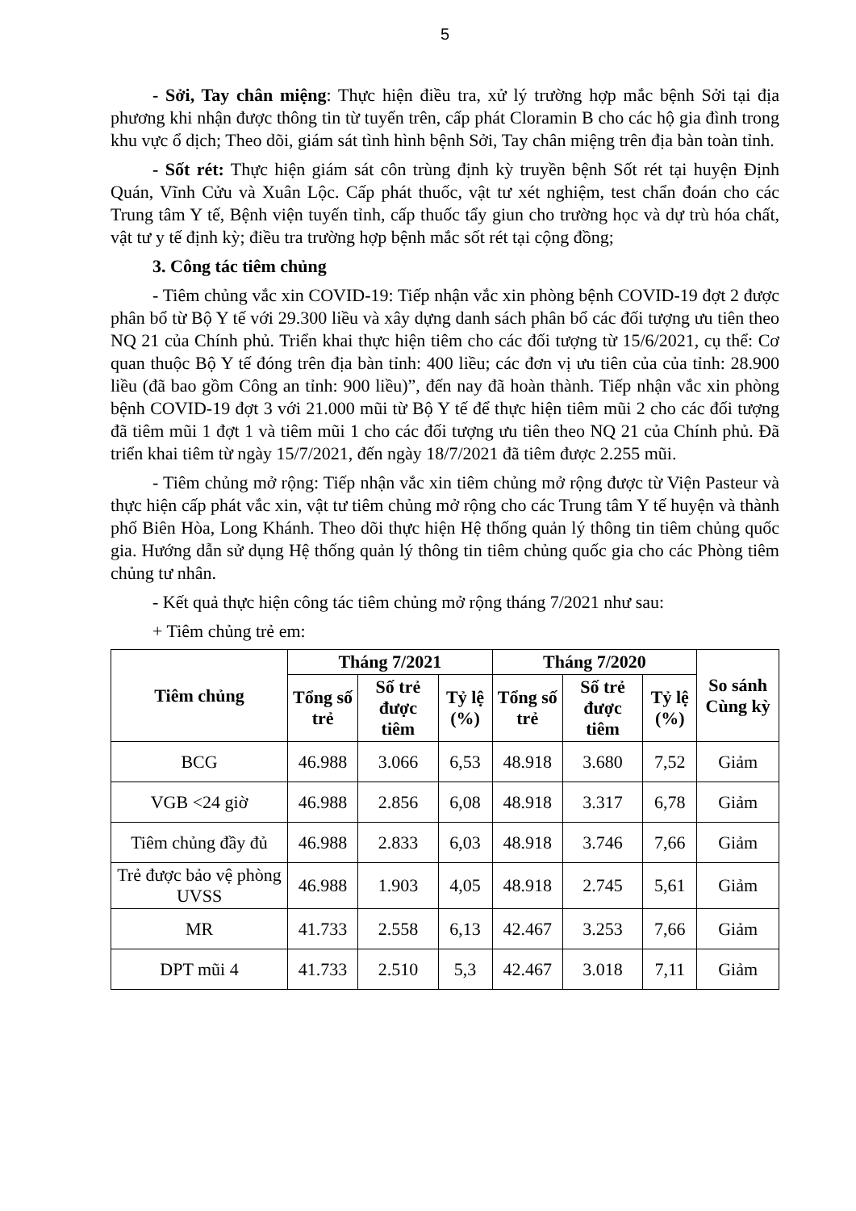5
- Sởi, Tay chân miệng: Thực hiện điều tra, xử lý trường hợp mắc bệnh Sởi tại địa phương khi nhận được thông tin từ tuyến trên, cấp phát Cloramin B cho các hộ gia đình trong khu vực ổ dịch; Theo dõi, giám sát tình hình bệnh Sởi, Tay chân miệng trên địa bàn toàn tỉnh.
- Sốt rét: Thực hiện giám sát côn trùng định kỳ truyền bệnh Sốt rét tại huyện Định Quán, Vĩnh Cửu và Xuân Lộc. Cấp phát thuốc, vật tư xét nghiệm, test chẩn đoán cho các Trung tâm Y tế, Bệnh viện tuyến tỉnh, cấp thuốc tẩy giun cho trường học và dự trù hóa chất, vật tư y tế định kỳ; điều tra trường hợp bệnh mắc sốt rét tại cộng đồng;
3. Công tác tiêm chủng
- Tiêm chủng vắc xin COVID-19: Tiếp nhận vắc xin phòng bệnh COVID-19 đợt 2 được phân bổ từ Bộ Y tế với 29.300 liều và xây dựng danh sách phân bổ các đối tượng ưu tiên theo NQ 21 của Chính phủ. Triển khai thực hiện tiêm cho các đối tượng từ 15/6/2021, cụ thể: Cơ quan thuộc Bộ Y tế đóng trên địa bàn tỉnh: 400 liều; các đơn vị ưu tiên của của tỉnh: 28.900 liều (đã bao gồm Công an tỉnh: 900 liều)”, đến nay đã hoàn thành. Tiếp nhận vắc xin phòng bệnh COVID-19 đợt 3 với 21.000 mũi từ Bộ Y tế để thực hiện tiêm mũi 2 cho các đối tượng đã tiêm mũi 1 đợt 1 và tiêm mũi 1 cho các đối tượng ưu tiên theo NQ 21 của Chính phủ. Đã triển khai tiêm từ ngày 15/7/2021, đến ngày 18/7/2021 đã tiêm được 2.255 mũi.
- Tiêm chủng mở rộng: Tiếp nhận vắc xin tiêm chủng mở rộng được từ Viện Pasteur và thực hiện cấp phát vắc xin, vật tư tiêm chủng mở rộng cho các Trung tâm Y tế huyện và thành phố Biên Hòa, Long Khánh. Theo dõi thực hiện Hệ thống quản lý thông tin tiêm chủng quốc gia. Hướng dẫn sử dụng Hệ thống quản lý thông tin tiêm chủng quốc gia cho các Phòng tiêm chủng tư nhân.
- Kết quả thực hiện công tác tiêm chủng mở rộng tháng 7/2021 như sau:
+ Tiêm chủng trẻ em:
| Tiêm chủng | Tháng 7/2021 | | | Tháng 7/2020 | | | So sánh Cùng kỳ |
| --- | --- | --- | --- | --- | --- | --- | --- |
| | Tổng số trẻ | Số trẻ được tiêm | Tỷ lệ (%) | Tổng số trẻ | Số trẻ được tiêm | Tỷ lệ (%) | |
| BCG | 46.988 | 3.066 | 6,53 | 48.918 | 3.680 | 7,52 | Giảm |
| VGB <24 giờ | 46.988 | 2.856 | 6,08 | 48.918 | 3.317 | 6,78 | Giảm |
| Tiêm chủng đầy đủ | 46.988 | 2.833 | 6,03 | 48.918 | 3.746 | 7,66 | Giảm |
| Trẻ được bảo vệ phòng UVSS | 46.988 | 1.903 | 4,05 | 48.918 | 2.745 | 5,61 | Giảm |
| MR | 41.733 | 2.558 | 6,13 | 42.467 | 3.253 | 7,66 | Giảm |
| DPT mũi 4 | 41.733 | 2.510 | 5,3 | 42.467 | 3.018 | 7,11 | Giảm |